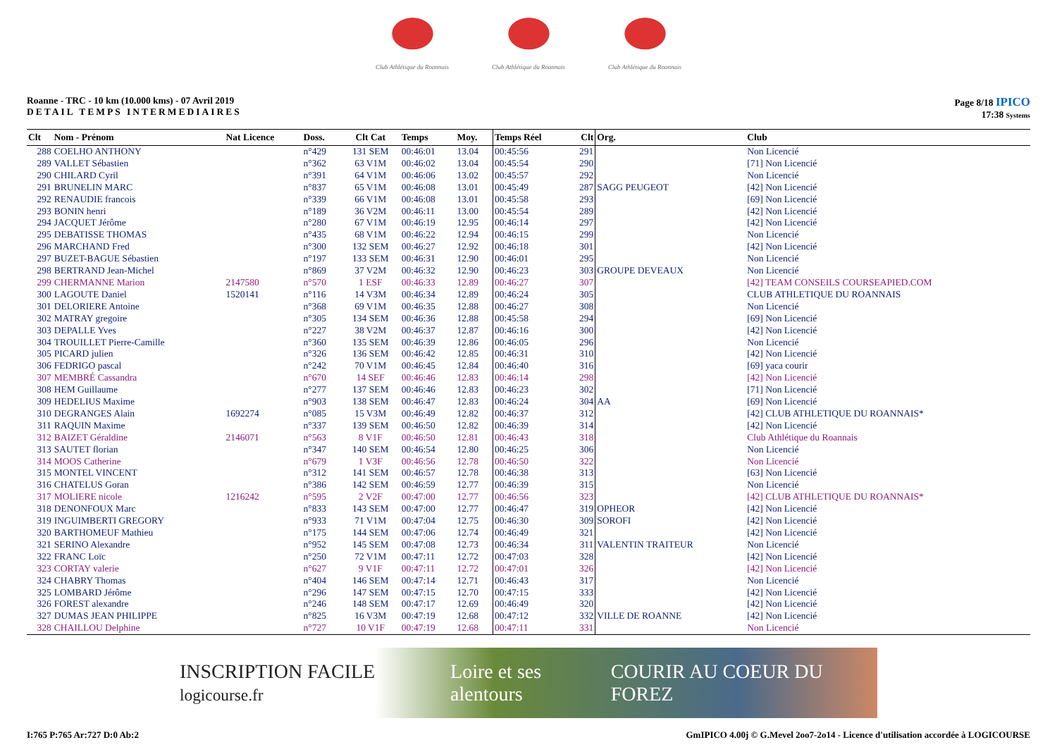Club Athlétique du Roannais
Club Athlétique du Roannais
Club Athlétique du Roannais
Roanne - TRC - 10 km (10.000 kms) - 07 Avril 2019
DETAIL TEMPS INTERMEDIAIRES
Page 8/18 IPICO
17:38 Systems
| Clt | Nom - Prénom | Nat Licence | Doss. | Clt Cat | Temps | Moy. | Temps Réel | Clt | Org. | Club |
| --- | --- | --- | --- | --- | --- | --- | --- | --- | --- | --- |
| 288 | COELHO ANTHONY | | n°429 | 131 SEM | 00:46:01 | 13.04 | 00:45:56 | 291 | | Non Licencié |
| 289 | VALLET Sébastien | | n°362 | 63 V1M | 00:46:02 | 13.04 | 00:45:54 | 290 | | [71] Non Licencié |
| 290 | CHILARD Cyril | | n°391 | 64 V1M | 00:46:06 | 13.02 | 00:45:57 | 292 | | Non Licencié |
| 291 | BRUNELIN MARC | | n°837 | 65 V1M | 00:46:08 | 13.01 | 00:45:49 | 287 | SAGG PEUGEOT | [42] Non Licencié |
| 292 | RENAUDIE francois | | n°339 | 66 V1M | 00:46:08 | 13.01 | 00:45:58 | 293 | | [69] Non Licencié |
| 293 | BONIN henri | | n°189 | 36 V2M | 00:46:11 | 13.00 | 00:45:54 | 289 | | [42] Non Licencié |
| 294 | JACQUET Jérôme | | n°280 | 67 V1M | 00:46:19 | 12.95 | 00:46:14 | 297 | | [42] Non Licencié |
| 295 | DEBATISSE THOMAS | | n°435 | 68 V1M | 00:46:22 | 12.94 | 00:46:15 | 299 | | Non Licencié |
| 296 | MARCHAND Fred | | n°300 | 132 SEM | 00:46:27 | 12.92 | 00:46:18 | 301 | | [42] Non Licencié |
| 297 | BUZET-BAGUE Sébastien | | n°197 | 133 SEM | 00:46:31 | 12.90 | 00:46:01 | 295 | | Non Licencié |
| 298 | BERTRAND Jean-Michel | | n°869 | 37 V2M | 00:46:32 | 12.90 | 00:46:23 | 303 | GROUPE DEVEAUX | Non Licencié |
| 299 | CHERMANNE Marion | 2147580 | n°570 | 1 ESF | 00:46:33 | 12.89 | 00:46:27 | 307 | | [42] TEAM CONSEILS COURSEAPIED.COM |
| 300 | LAGOUTE Daniel | 1520141 | n°116 | 14 V3M | 00:46:34 | 12.89 | 00:46:24 | 305 | | CLUB ATHLETIQUE DU ROANNAIS |
| 301 | DELORIERE Antoine | | n°368 | 69 V1M | 00:46:35 | 12.88 | 00:46:27 | 308 | | Non Licencié |
| 302 | MATRAY gregoire | | n°305 | 134 SEM | 00:46:36 | 12.88 | 00:45:58 | 294 | | [69] Non Licencié |
| 303 | DEPALLE Yves | | n°227 | 38 V2M | 00:46:37 | 12.87 | 00:46:16 | 300 | | [42] Non Licencié |
| 304 | TROUILLET Pierre-Camille | | n°360 | 135 SEM | 00:46:39 | 12.86 | 00:46:05 | 296 | | Non Licencié |
| 305 | PICARD julien | | n°326 | 136 SEM | 00:46:42 | 12.85 | 00:46:31 | 310 | | [42] Non Licencié |
| 306 | FEDRIGO pascal | | n°242 | 70 V1M | 00:46:45 | 12.84 | 00:46:40 | 316 | | [69] yaca courir |
| 307 | MEMBRÉ Cassandra | | n°670 | 14 SEF | 00:46:46 | 12.83 | 00:46:14 | 298 | | [42] Non Licencié |
| 308 | HEM Guillaume | | n°277 | 137 SEM | 00:46:46 | 12.83 | 00:46:23 | 302 | | [71] Non Licencié |
| 309 | HEDELIUS Maxime | | n°903 | 138 SEM | 00:46:47 | 12.83 | 00:46:24 | 304 | AA | [69] Non Licencié |
| 310 | DEGRANGES Alain | 1692274 | n°085 | 15 V3M | 00:46:49 | 12.82 | 00:46:37 | 312 | | [42] CLUB ATHLETIQUE DU ROANNAIS* |
| 311 | RAQUIN Maxime | | n°337 | 139 SEM | 00:46:50 | 12.82 | 00:46:39 | 314 | | [42] Non Licencié |
| 312 | BAIZET Géraldine | 2146071 | n°563 | 8 V1F | 00:46:50 | 12.81 | 00:46:43 | 318 | | Club Athlétique du Roannais |
| 313 | SAUTET florian | | n°347 | 140 SEM | 00:46:54 | 12.80 | 00:46:25 | 306 | | Non Licencié |
| 314 | MOOS Catherine | | n°679 | 1 V3F | 00:46:56 | 12.78 | 00:46:50 | 322 | | Non Licencié |
| 315 | MONTEL VINCENT | | n°312 | 141 SEM | 00:46:57 | 12.78 | 00:46:38 | 313 | | [63] Non Licencié |
| 316 | CHATELUS Goran | | n°386 | 142 SEM | 00:46:59 | 12.77 | 00:46:39 | 315 | | Non Licencié |
| 317 | MOLIERE nicole | 1216242 | n°595 | 2 V2F | 00:47:00 | 12.77 | 00:46:56 | 323 | | [42] CLUB ATHLETIQUE DU ROANNAIS* |
| 318 | DENONFOUX Marc | | n°833 | 143 SEM | 00:47:00 | 12.77 | 00:46:47 | 319 | OPHEOR | [42] Non Licencié |
| 319 | INGUIMBERTI GREGORY | | n°933 | 71 V1M | 00:47:04 | 12.75 | 00:46:30 | 309 | SOROFI | [42] Non Licencié |
| 320 | BARTHOMEUF Mathieu | | n°175 | 144 SEM | 00:47:06 | 12.74 | 00:46:49 | 321 | | [42] Non Licencié |
| 321 | SERINO Alexandre | | n°952 | 145 SEM | 00:47:08 | 12.73 | 00:46:34 | 311 | VALENTIN TRAITEUR | Non Licencié |
| 322 | FRANC Loïc | | n°250 | 72 V1M | 00:47:11 | 12.72 | 00:47:03 | 328 | | [42] Non Licencié |
| 323 | CORTAY valerie | | n°627 | 9 V1F | 00:47:11 | 12.72 | 00:47:01 | 326 | | [42] Non Licencié |
| 324 | CHABRY Thomas | | n°404 | 146 SEM | 00:47:14 | 12.71 | 00:46:43 | 317 | | Non Licencié |
| 325 | LOMBARD Jérôme | | n°296 | 147 SEM | 00:47:15 | 12.70 | 00:47:15 | 333 | | [42] Non Licencié |
| 326 | FOREST alexandre | | n°246 | 148 SEM | 00:47:17 | 12.69 | 00:46:49 | 320 | | [42] Non Licencié |
| 327 | DUMAS JEAN PHILIPPE | | n°825 | 16 V3M | 00:47:19 | 12.68 | 00:47:12 | 332 | VILLE DE ROANNE | [42] Non Licencié |
| 328 | CHAILLOU Delphine | | n°727 | 10 V1F | 00:47:19 | 12.68 | 00:47:11 | 331 | | Non Licencié |
INSCRIPTION FACILE logicourse.fr Loire et ses alentours COURIR AU COEUR DU FOREZ
I:765 P:765 Ar:727 D:0 Ab:2 GmIPICO 4.00j © G.Mevel 2oo7-2o14 - Licence d'utilisation accordée à LOGICOURSE